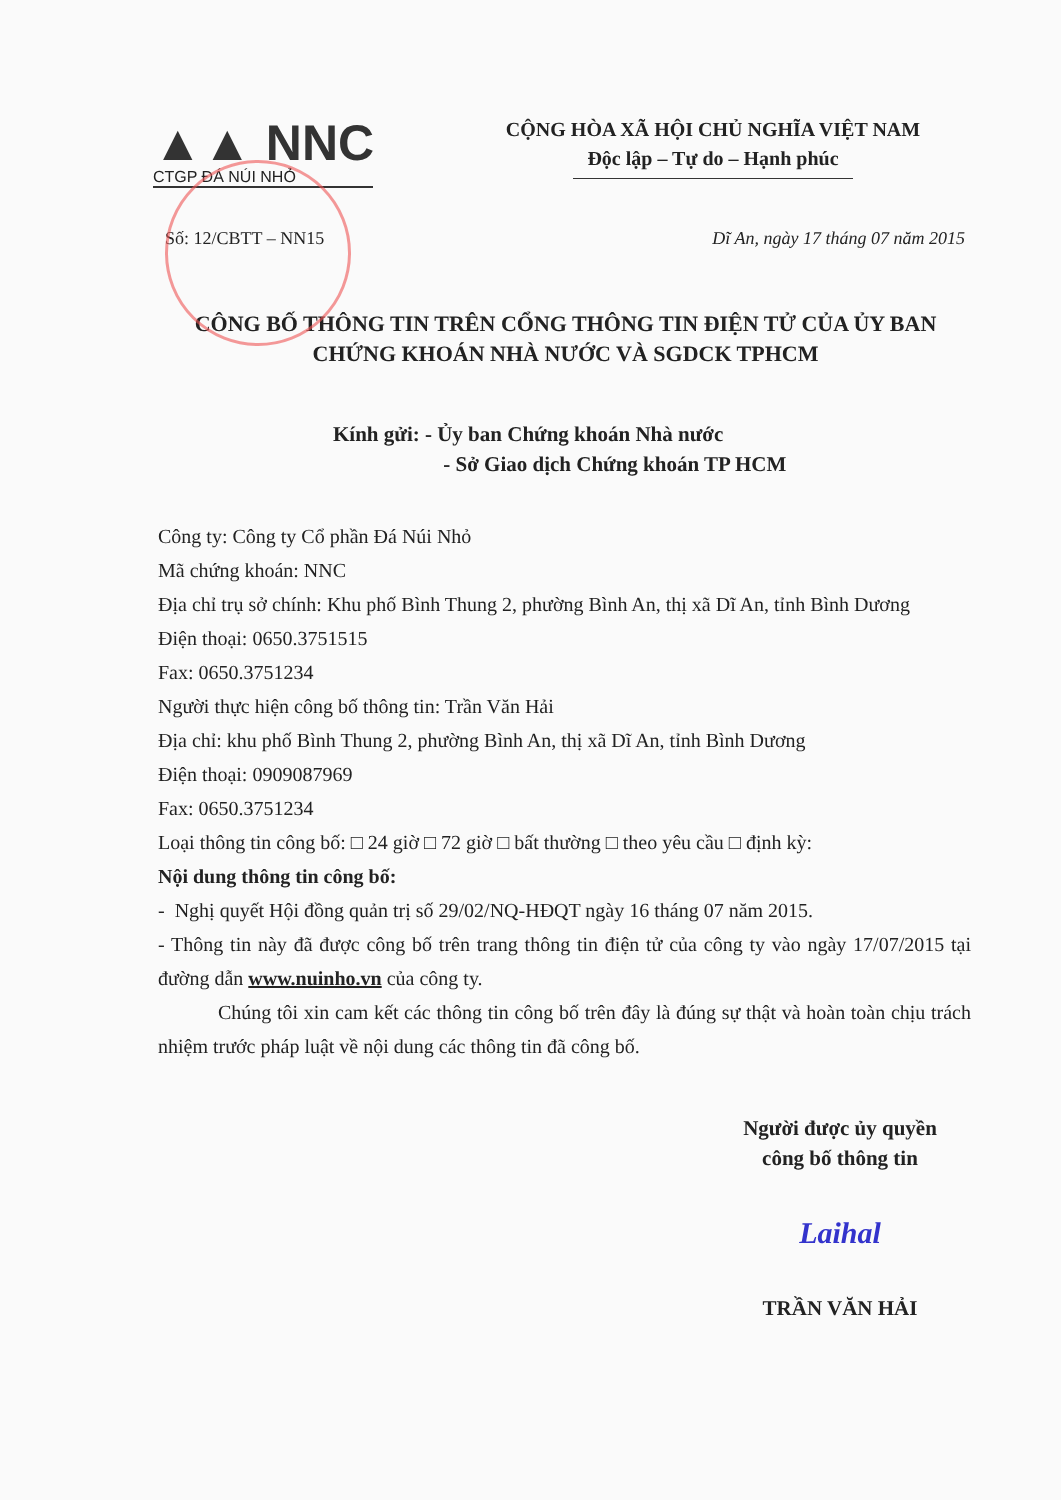▲▲ NNC
CTGP ĐÁ NÚI NHỎ
CỘNG HÒA XÃ HỘI CHỦ NGHĨA VIỆT NAM
Độc lập – Tự do – Hạnh phúc
Số: 12/CBTT – NN15 Dĩ An, ngày 17 tháng 07 năm 2015
CÔNG BỐ THÔNG TIN TRÊN CỔNG THÔNG TIN ĐIỆN TỬ CỦA ỦY BAN CHỨNG KHOÁN NHÀ NƯỚC VÀ SGDCK TPHCM
Kính gửi: - Ủy ban Chứng khoán Nhà nước
- Sở Giao dịch Chứng khoán TP HCM
Công ty: Công ty Cổ phần Đá Núi Nhỏ
Mã chứng khoán: NNC
Địa chỉ trụ sở chính: Khu phố Bình Thung 2, phường Bình An, thị xã Dĩ An, tỉnh Bình Dương
Điện thoại: 0650.3751515
Fax: 0650.3751234
Người thực hiện công bố thông tin: Trần Văn Hải
Địa chỉ: khu phố Bình Thung 2, phường Bình An, thị xã Dĩ An, tỉnh Bình Dương
Điện thoại: 0909087969
Fax: 0650.3751234
Loại thông tin công bố: □ 24 giờ □ 72 giờ □ bất thường □ theo yêu cầu □ định kỳ:
Nội dung thông tin công bố:
- Nghị quyết Hội đồng quản trị số 29/02/NQ-HĐQT ngày 16 tháng 07 năm 2015.
- Thông tin này đã được công bố trên trang thông tin điện tử của công ty vào ngày 17/07/2015 tại đường dẫn www.nuinho.vn của công ty.
Chúng tôi xin cam kết các thông tin công bố trên đây là đúng sự thật và hoàn toàn chịu trách nhiệm trước pháp luật về nội dung các thông tin đã công bố.
Người được ủy quyền
công bố thông tin
Laihal
TRẦN VĂN HẢI